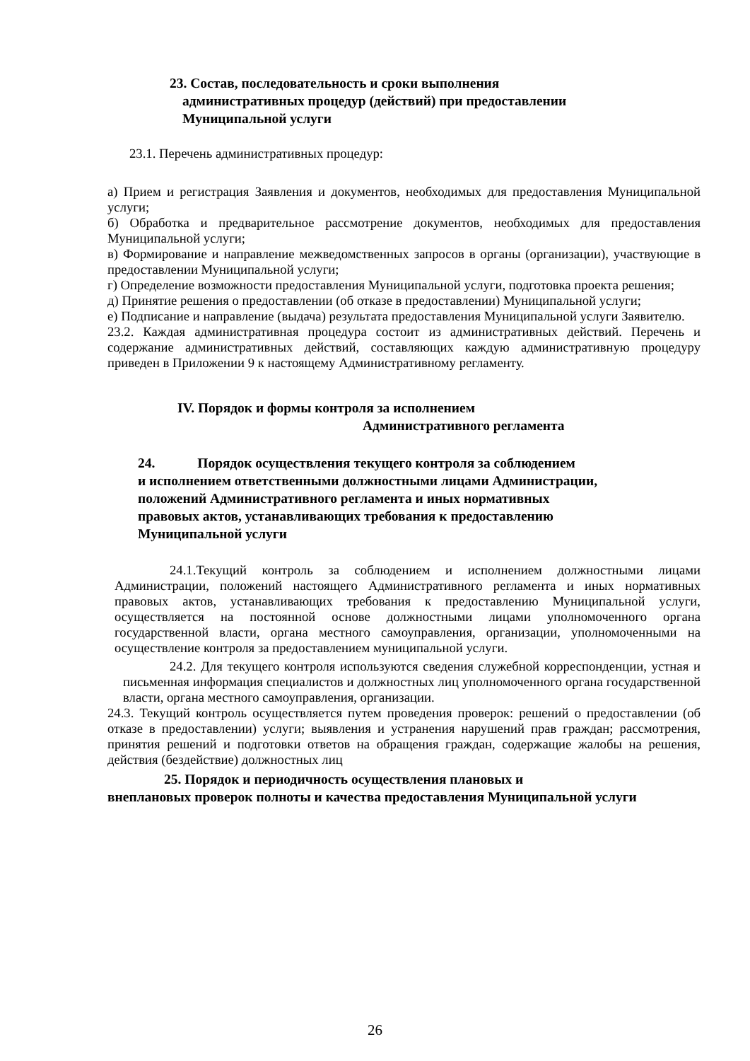23. Состав, последовательность и сроки выполнения
административных процедур (действий) при предоставлении
Муниципальной услуги
23.1. Перечень административных процедур:
а) Прием и регистрация Заявления и документов, необходимых для предоставления Муниципальной услуги;
б) Обработка и предварительное рассмотрение документов, необходимых для предоставления Муниципальной услуги;
в) Формирование и направление межведомственных запросов в органы (организации), участвующие в предоставлении Муниципальной услуги;
г) Определение возможности предоставления Муниципальной услуги, подготовка проекта решения;
д) Принятие решения о предоставлении (об отказе в предоставлении) Муниципальной услуги;
е) Подписание и направление (выдача) результата предоставления Муниципальной услуги Заявителю.
23.2. Каждая административная процедура состоит из административных действий. Перечень и содержание административных действий, составляющих каждую административную процедуру приведен в Приложении 9 к настоящему Административному регламенту.
IV. Порядок и формы контроля за исполнением
Административного регламента
24. Порядок осуществления текущего контроля за соблюдением
и исполнением ответственными должностными лицами Администрации,
положений Административного регламента и иных нормативных
правовых актов, устанавливающих требования к предоставлению
Муниципальной услуги
24.1.Текущий контроль за соблюдением и исполнением должностными лицами Администрации, положений настоящего Административного регламента и иных нормативных правовых актов, устанавливающих требования к предоставлению Муниципальной услуги, осуществляется на постоянной основе должностными лицами уполномоченного органа государственной власти, органа местного самоуправления, организации, уполномоченными на осуществление контроля за предоставлением муниципальной услуги.
24.2. Для текущего контроля используются сведения служебной корреспонденции, устная и письменная информация специалистов и должностных лиц уполномоченного органа государственной власти, органа местного самоуправления, организации.
24.3. Текущий контроль осуществляется путем проведения проверок: решений о предоставлении (об отказе в предоставлении) услуги; выявления и устранения нарушений прав граждан; рассмотрения, принятия решений и подготовки ответов на обращения граждан, содержащие жалобы на решения, действия (бездействие) должностных лиц
25. Порядок и периодичность осуществления плановых и
внеплановых проверок полноты и качества предоставления Муниципальной услуги
26